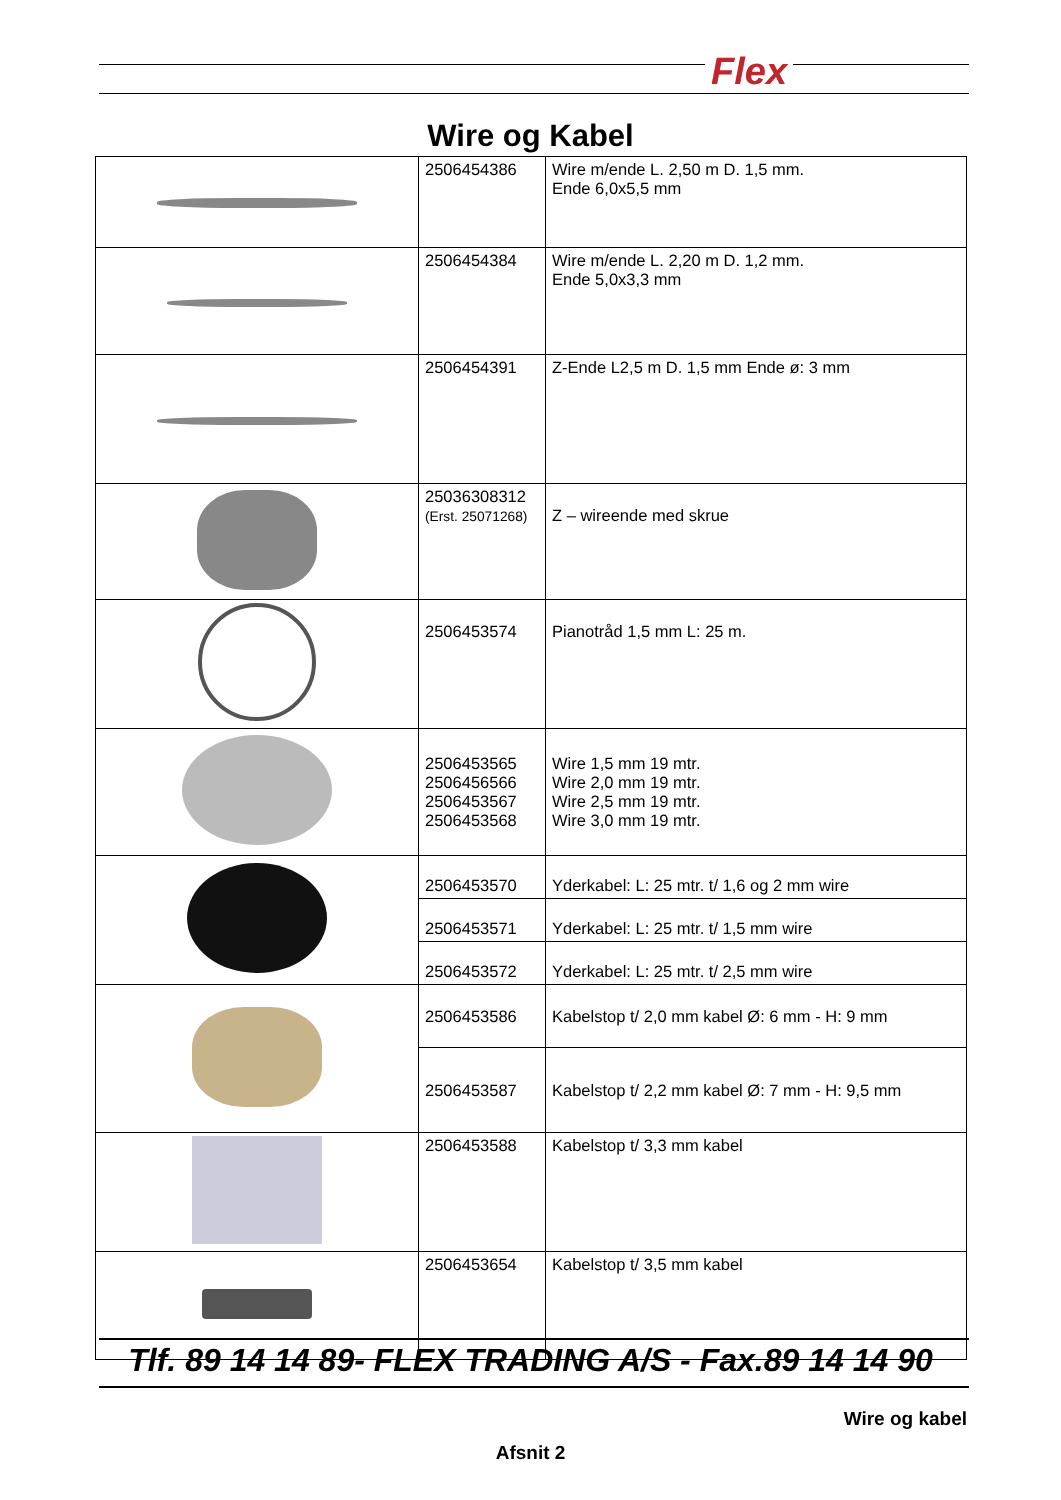Flex
Wire og Kabel
| | 2506454386 | Wire m/ende L. 2,50 m D. 1,5 mm. Ende 6,0x5,5 mm |
| | 2506454384 | Wire m/ende L. 2,20 m D. 1,2 mm. Ende 5,0x3,3 mm |
| | 2506454391 | Z-Ende L2,5 m D. 1,5 mm Ende ø: 3 mm |
| | 25036308312 (Erst. 25071268) | Z – wireende med skrue |
| | 2506453574 | Pianotråd 1,5 mm L: 25 m. |
| | 2506453565 2506456566 2506453567 2506453568 | Wire 1,5 mm 19 mtr. Wire 2,0 mm 19 mtr. Wire 2,5 mm 19 mtr. Wire 3,0 mm 19 mtr. |
| | 2506453570 | Yderkabel: L: 25 mtr. t/ 1,6 og 2 mm wire |
| | 2506453571 | Yderkabel: L: 25 mtr. t/ 1,5 mm wire |
| | 2506453572 | Yderkabel: L: 25 mtr. t/ 2,5 mm wire |
| | 2506453586 | Kabelstop t/ 2,0 mm kabel Ø: 6 mm - H: 9 mm |
| | 2506453587 | Kabelstop t/ 2,2 mm kabel Ø: 7 mm - H: 9,5 mm |
| | 2506453588 | Kabelstop t/ 3,3 mm kabel |
| | 2506453654 | Kabelstop t/ 3,5 mm kabel |
Tlf. 89 14 14 89- FLEX TRADING A/S - Fax.89 14 14 90
Wire og kabel
Afsnit 2